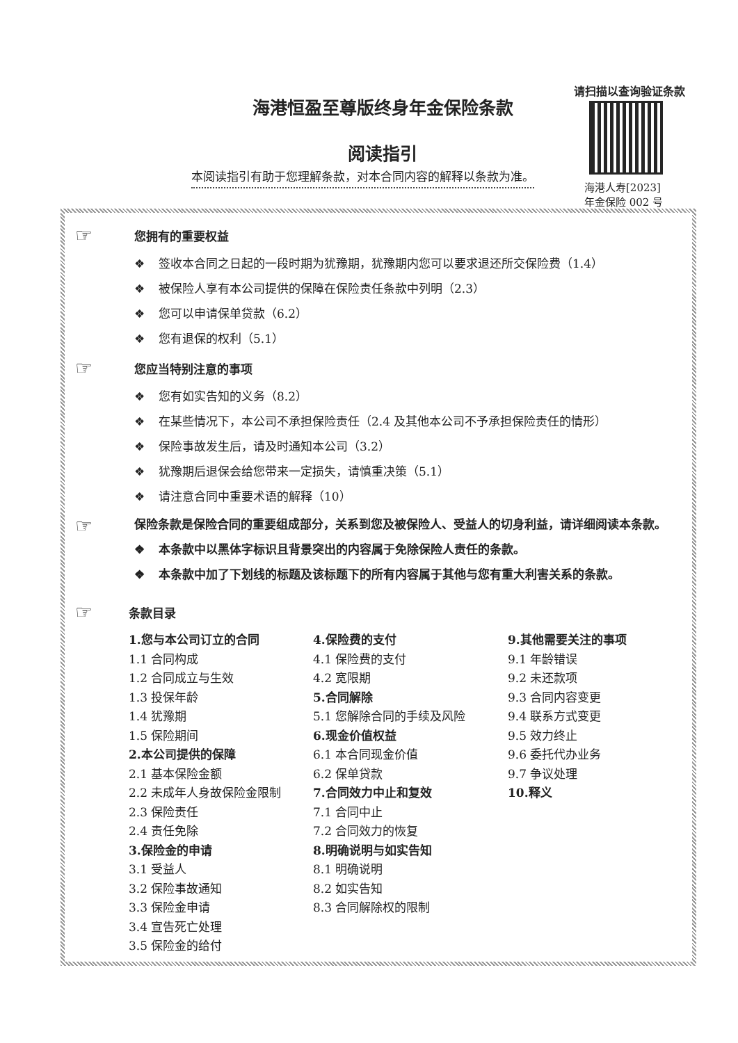海港恒盈至尊版终身年金保险条款
阅读指引
本阅读指引有助于您理解条款，对本合同内容的解释以条款为准。
请扫描以查询验证条款
海港人寿[2023]
年金保险 002 号
☞
您拥有的重要权益
❖ 签收本合同之日起的一段时期为犹豫期，犹豫期内您可以要求退还所交保险费（1.4）
❖ 被保险人享有本公司提供的保障在保险责任条款中列明（2.3）
❖ 您可以申请保单贷款（6.2）
❖ 您有退保的权利（5.1）
☞
您应当特别注意的事项
❖ 您有如实告知的义务（8.2）
❖ 在某些情况下，本公司不承担保险责任（2.4 及其他本公司不予承担保险责任的情形）
❖ 保险事故发生后，请及时通知本公司（3.2）
❖ 犹豫期后退保会给您带来一定损失，请慎重决策（5.1）
❖ 请注意合同中重要术语的解释（10）
☞
保险条款是保险合同的重要组成部分，关系到您及被保险人、受益人的切身利益，请详细阅读本条款。
❖ 本条款中以黑体字标识且背景突出的内容属于免除保险人责任的条款。
❖ 本条款中加了下划线的标题及该标题下的所有内容属于其他与您有重大利害关系的条款。
☞
条款目录
1.您与本公司订立的合同
1.1 合同构成
1.2 合同成立与生效
1.3 投保年龄
1.4 犹豫期
1.5 保险期间
2.本公司提供的保障
2.1 基本保险金额
2.2 未成年人身故保险金限制
2.3 保险责任
2.4 责任免除
3.保险金的申请
3.1 受益人
3.2 保险事故通知
3.3 保险金申请
3.4 宣告死亡处理
3.5 保险金的给付
4.保险费的支付
4.1 保险费的支付
4.2 宽限期
5.合同解除
5.1 您解除合同的手续及风险
6.现金价值权益
6.1 本合同现金价值
6.2 保单贷款
7.合同效力中止和复效
7.1 合同中止
7.2 合同效力的恢复
8.明确说明与如实告知
8.1 明确说明
8.2 如实告知
8.3 合同解除权的限制
9.其他需要关注的事项
9.1 年龄错误
9.2 未还款项
9.3 合同内容变更
9.4 联系方式变更
9.5 效力终止
9.6 委托代办业务
9.7 争议处理
10.释义